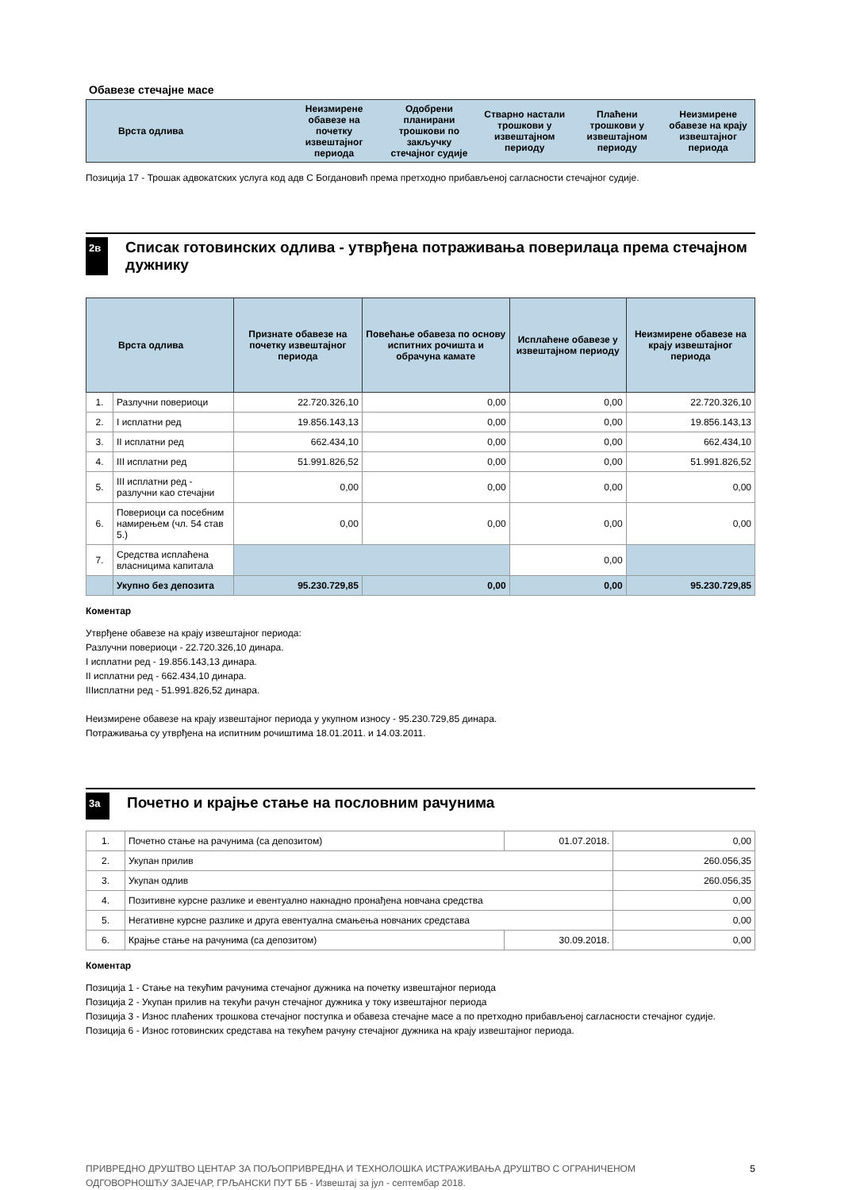Обавезе стечајне масе
| Врста одлива | Неизмирене обавезе на почетку извештајног периода | Одобрени планирани трошкови по закључку стечајног судије | Стварно настали трошкови у извештајном периоду | Плаћени трошкови у извештајном периоду | Неизмирене обавезе на крају извештајног периода |
| --- | --- | --- | --- | --- | --- |
Позиција 17 - Трошак адвокатских услуга код адв С Богдановић према претходно прибављеној сагласности стечајног судије.
2в
Списак готовинских одлива - утврђена потраживања поверилаца према стечајном дужнику
| Врста одлива | | Признате обавезе на почетку извештајног периода | Повећање обавеза по основу испитних рочишта и обрачуна камате | Исплаћене обавезе у извештајном периоду | Неизмирене обавезе на крају извештајног периода |
| --- | --- | --- | --- | --- | --- |
| 1. | Разлучни повериоци | 22.720.326,10 | 0,00 | 0,00 | 22.720.326,10 |
| 2. | I исплатни ред | 19.856.143,13 | 0,00 | 0,00 | 19.856.143,13 |
| 3. | II исплатни ред | 662.434,10 | 0,00 | 0,00 | 662.434,10 |
| 4. | III исплатни ред | 51.991.826,52 | 0,00 | 0,00 | 51.991.826,52 |
| 5. | III исплатни ред - разлучни као стечајни | 0,00 | 0,00 | 0,00 | 0,00 |
| 6. | Повериоци са посебним намирењем (чл. 54 став 5.) | 0,00 | 0,00 | 0,00 | 0,00 |
| 7. | Средства исплаћена власницима капитала | | | 0,00 | |
| | Укупно без депозита | 95.230.729,85 | 0,00 | 0,00 | 95.230.729,85 |
Коментар
Утврђене обавезе на крају извештајног периода:
Разлучни повериоци - 22.720.326,10 динара.
I исплатни ред - 19.856.143,13 динара.
II исплатни ред - 662.434,10 динара.
IIIисплатни ред - 51.991.826,52 динара.
Неизмирене обавезе на крају извештајног периода у укупном износу - 95.230.729,85 динара.
Потраживања су утврђена на испитним рочиштима 18.01.2011. и 14.03.2011.
3а
Почетно и крајње стање на пословним рачунима
| 1. | Почетно стање на рачунима (са депозитом) | 01.07.2018. | 0,00 |
| 2. | Укупан прилив | | 260.056,35 |
| 3. | Укупан одлив | | 260.056,35 |
| 4. | Позитивне курсне разлике и евентуално накнадно пронађена новчана средства | | 0,00 |
| 5. | Негативне курсне разлике и друга евентуална смањења новчаних средстава | | 0,00 |
| 6. | Крајње стање на рачунима (са депозитом) | 30.09.2018. | 0,00 |
Коментар
Позиција 1 - Стање на текућим рачунима стечајног дужника на почетку извештајног периода
Позиција 2 - Укупан прилив на текући рачун стечајног дужника у току извештајног периода
Позиција 3 - Износ плаћених трошкова стечајног поступка и обавеза стечајне масе а по претходно прибављеној сагласности стечајног судије.
Позиција 6 - Износ готовинских средстава на текућем рачуну стечајног дужника на крају извештајног периода.
ПРИВРЕДНО ДРУШТВО ЦЕНТАР ЗА ПОЉОПРИВРЕДНА И ТЕХНОЛОШКА ИСТРАЖИВАЊА ДРУШТВО С ОГРАНИЧЕНОМ
ОДГОВОРНОШЋУ ЗАЈЕЧАР, ГРЉАНСКИ ПУТ ББ - Извештај за јул - септембар 2018.
5